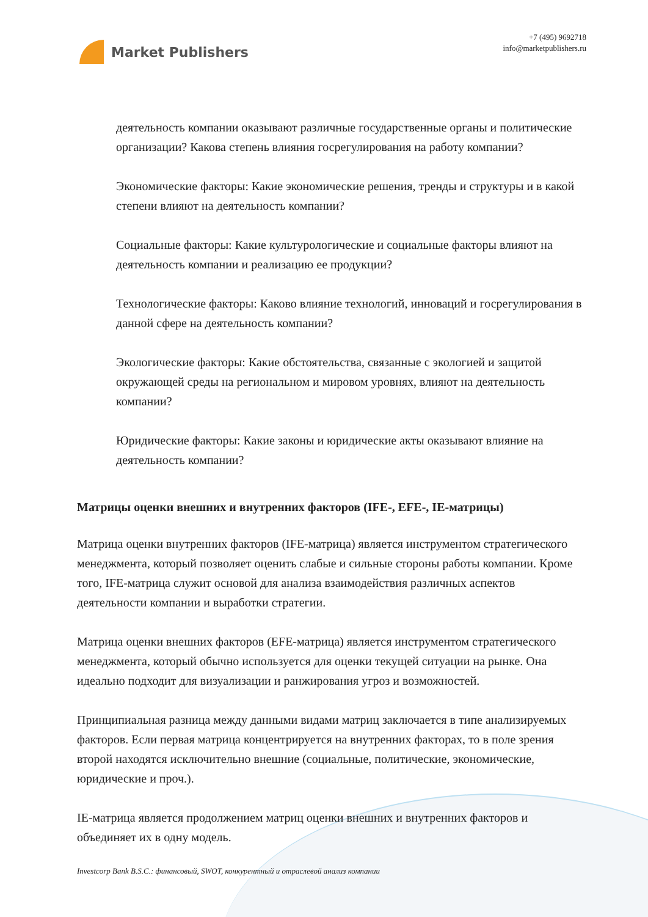Market Publishers
+7 (495) 9692718
info@marketpublishers.ru
деятельность компании оказывают различные государственные органы и политические организации? Какова степень влияния госрегулирования на работу компании?
Экономические факторы: Какие экономические решения, тренды и структуры и в какой степени влияют на деятельность компании?
Социальные факторы: Какие культурологические и социальные факторы влияют на деятельность компании и реализацию ее продукции?
Технологические факторы: Каково влияние технологий, инноваций и госрегулирования в данной сфере на деятельность компании?
Экологические факторы: Какие обстоятельства, связанные с экологией и защитой окружающей среды на региональном и мировом уровнях, влияют на деятельность компании?
Юридические факторы: Какие законы и юридические акты оказывают влияние на деятельность компании?
Матрицы оценки внешних и внутренних факторов (IFE-, EFE-, IE-матрицы)
Матрица оценки внутренних факторов (IFE-матрица) является инструментом стратегического менеджмента, который позволяет оценить слабые и сильные стороны работы компании. Кроме того, IFE-матрица служит основой для анализа взаимодействия различных аспектов деятельности компании и выработки стратегии.
Матрица оценки внешних факторов (EFE-матрица) является инструментом стратегического менеджмента, который обычно используется для оценки текущей ситуации на рынке. Она идеально подходит для визуализации и ранжирования угроз и возможностей.
Принципиальная разница между данными видами матриц заключается в типе анализируемых факторов. Если первая матрица концентрируется на внутренних факторах, то в поле зрения второй находятся исключительно внешние (социальные, политические, экономические, юридические и проч.).
IE-матрица является продолжением матриц оценки внешних и внутренних факторов и объединяет их в одну модель.
Investcorp Bank B.S.C.: финансовый, SWOT, конкурентный и отраслевой анализ компании